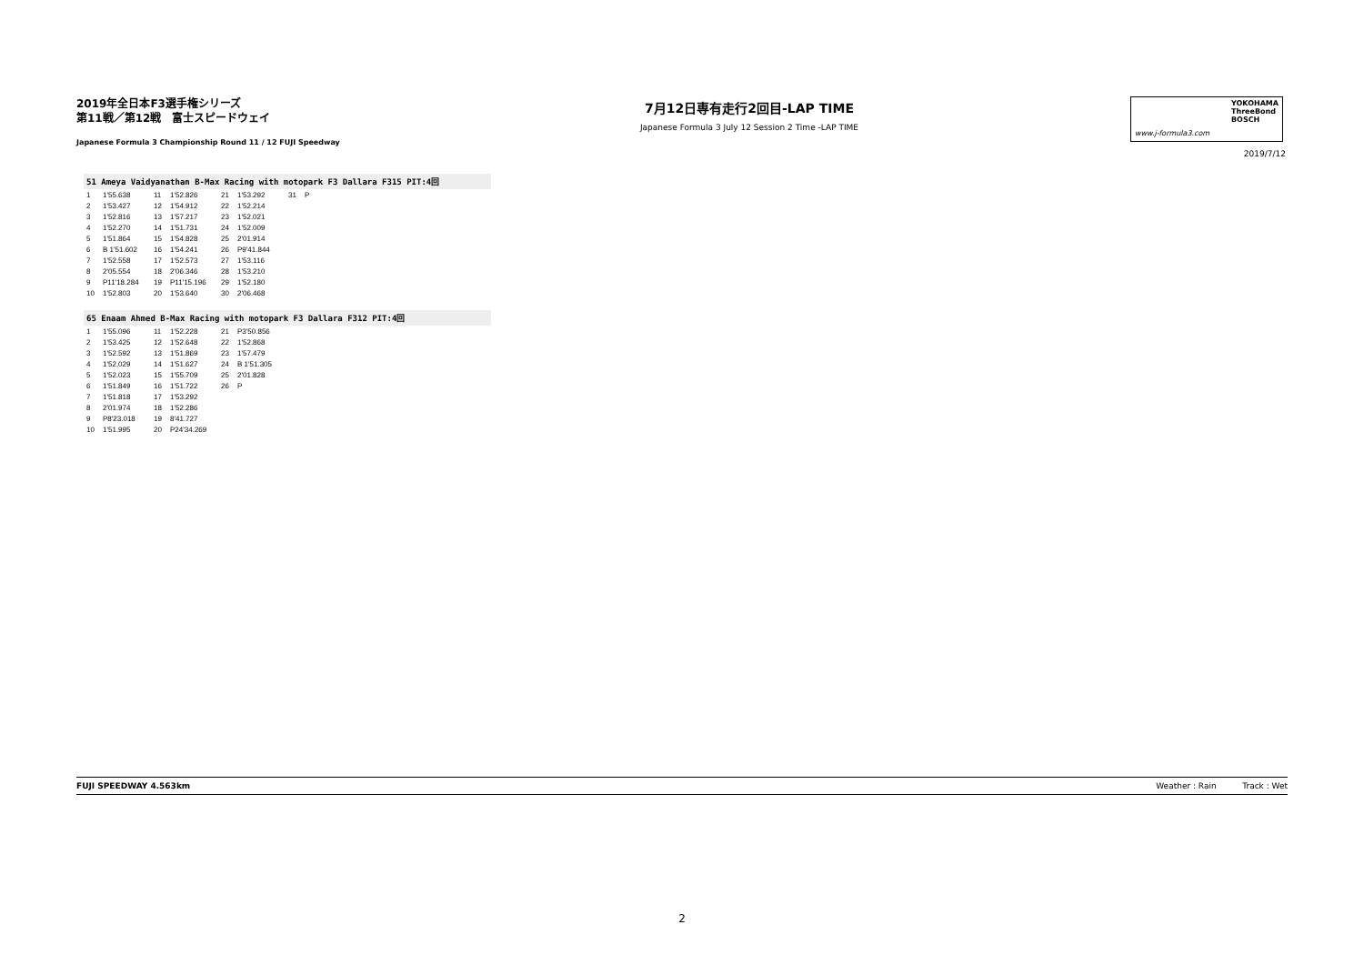2019年全日本F3選手権シリーズ
第11戦／第12戦　富士スピードウェイ
Japanese Formula 3 Championship Round 11 / 12 FUJI Speedway
7月12日専有走行2回目-LAP TIME
Japanese Formula 3 July 12 Session 2 Time -LAP TIME
YOKOHAMA
ThreeBond
BOSCH
www.j-formula3.com
2019/7/12
51 Ameya Vaidyanathan B-Max Racing with motopark F3 Dallara F315 PIT:4回
| 1 | 1'55.638 | 11 | 1'52.826 | 21 | 1'53.292 | 31 | P |
| 2 | 1'53.427 | 12 | 1'54.912 | 22 | 1'52.214 | | |
| 3 | 1'52.816 | 13 | 1'57.217 | 23 | 1'52.021 | | |
| 4 | 1'52.270 | 14 | 1'51.731 | 24 | 1'52.009 | | |
| 5 | 1'51.864 | 15 | 1'54.828 | 25 | 2'01.914 | | |
| 6 | B 1'51.602 | 16 | 1'54.241 | 26 | P9'41.844 | | |
| 7 | 1'52.558 | 17 | 1'52.573 | 27 | 1'53.116 | | |
| 8 | 2'05.554 | 18 | 2'06.346 | 28 | 1'53.210 | | |
| 9 | P11'18.284 | 19 | P11'15.196 | 29 | 1'52.180 | | |
| 10 | 1'52.803 | 20 | 1'53.640 | 30 | 2'06.468 | | |
65 Enaam Ahmed B-Max Racing with motopark F3 Dallara F312 PIT:4回
| 1 | 1'55.096 | 11 | 1'52.228 | 21 | P3'50.856 |
| 2 | 1'53.425 | 12 | 1'52.648 | 22 | 1'52.868 |
| 3 | 1'52.592 | 13 | 1'51.869 | 23 | 1'57.479 |
| 4 | 1'52.029 | 14 | 1'51.627 | 24 | B 1'51.305 |
| 5 | 1'52.023 | 15 | 1'55.709 | 25 | 2'01.828 |
| 6 | 1'51.849 | 16 | 1'51.722 | 26 | P |
| 7 | 1'51.818 | 17 | 1'53.292 | | |
| 8 | 2'01.974 | 18 | 1'52.286 | | |
| 9 | P8'23.018 | 19 | 8'41.727 | | |
| 10 | 1'51.995 | 20 | P24'34.269 | | |
FUJI SPEEDWAY 4.563km Weather : Rain Track : Wet
2